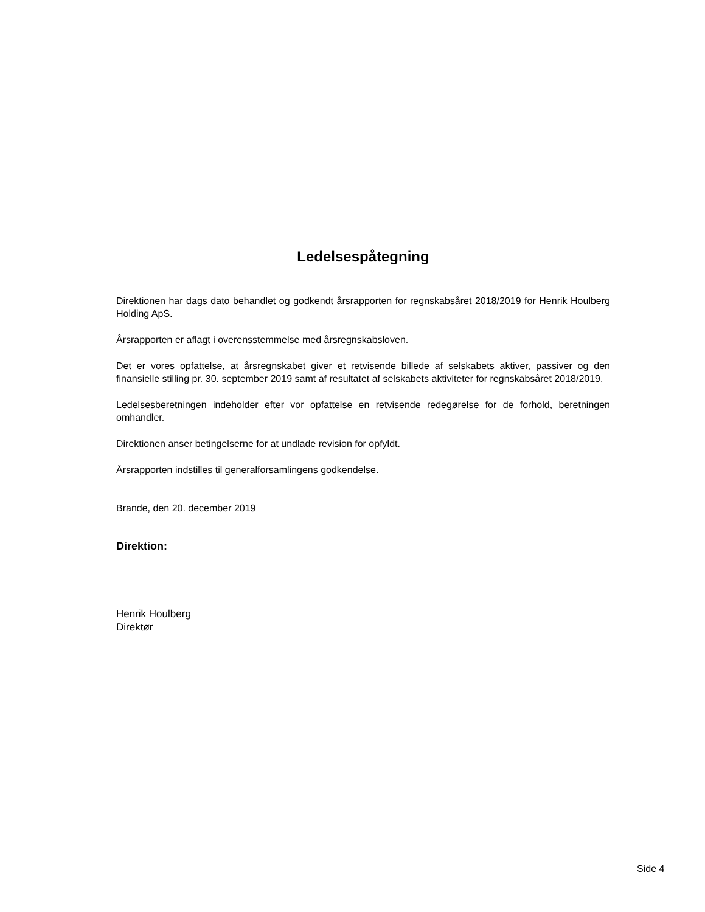Ledelsespåtegning
Direktionen har dags dato behandlet og godkendt årsrapporten for regnskabsåret 2018/2019 for Henrik Houlberg Holding ApS.
Årsrapporten er aflagt i overensstemmelse med årsregnskabsloven.
Det er vores opfattelse, at årsregnskabet giver et retvisende billede af selskabets aktiver, passiver og den finansielle stilling pr. 30. september 2019 samt af resultatet af selskabets aktiviteter for regnskabsåret 2018/2019.
Ledelsesberetningen indeholder efter vor opfattelse en retvisende redegørelse for de forhold, beretningen omhandler.
Direktionen anser betingelserne for at undlade revision for opfyldt.
Årsrapporten indstilles til generalforsamlingens godkendelse.
Brande, den 20. december 2019
Direktion:
Henrik Houlberg
Direktør
Side 4